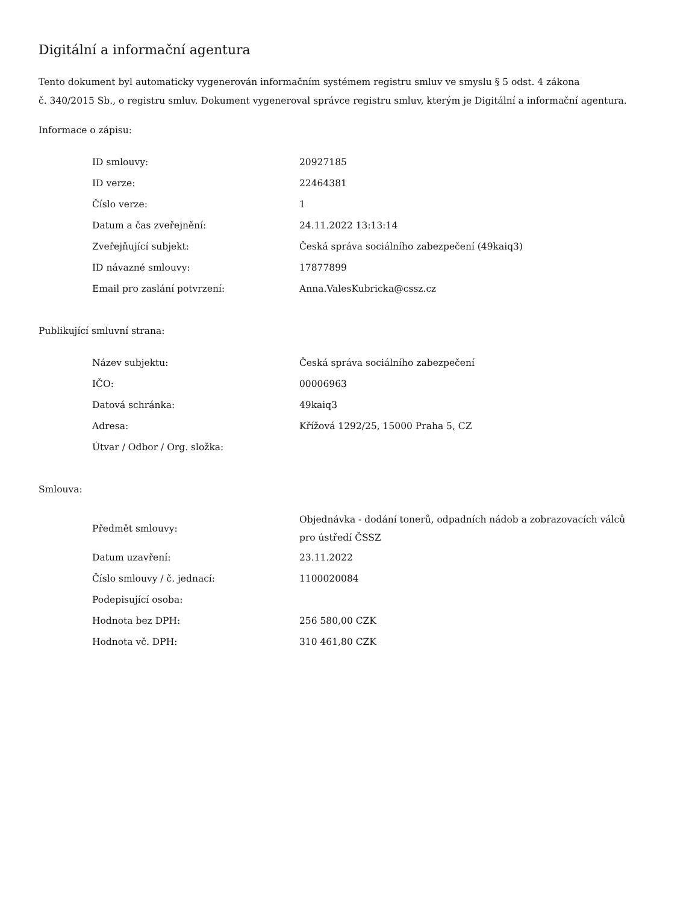Digitální a informační agentura
Tento dokument byl automaticky vygenerován informačním systémem registru smluv ve smyslu § 5 odst. 4 zákona
č. 340/2015 Sb., o registru smluv. Dokument vygeneroval správce registru smluv, kterým je Digitální a informační agentura.
Informace o zápisu:
| ID smlouvy: | 20927185 |
| ID verze: | 22464381 |
| Číslo verze: | 1 |
| Datum a čas zveřejnění: | 24.11.2022 13:13:14 |
| Zveřejňující subjekt: | Česká správa sociálního zabezpečení (49kaiq3) |
| ID návazné smlouvy: | 17877899 |
| Email pro zaslání potvrzení: | Anna.ValesKubricka@cssz.cz |
Publikující smluvní strana:
| Název subjektu: | Česká správa sociálního zabezpečení |
| IČO: | 00006963 |
| Datová schránka: | 49kaiq3 |
| Adresa: | Křížová 1292/25, 15000 Praha 5, CZ |
| Útvar / Odbor / Org. složka: | |
Smlouva:
| Předmět smlouvy: | Objednávka - dodání tonerů, odpadních nádob a zobrazovacích válců pro ústředí ČSSZ |
| Datum uzavření: | 23.11.2022 |
| Číslo smlouvy / č. jednací: | 1100020084 |
| Podepisující osoba: | |
| Hodnota bez DPH: | 256 580,00 CZK |
| Hodnota vč. DPH: | 310 461,80 CZK |